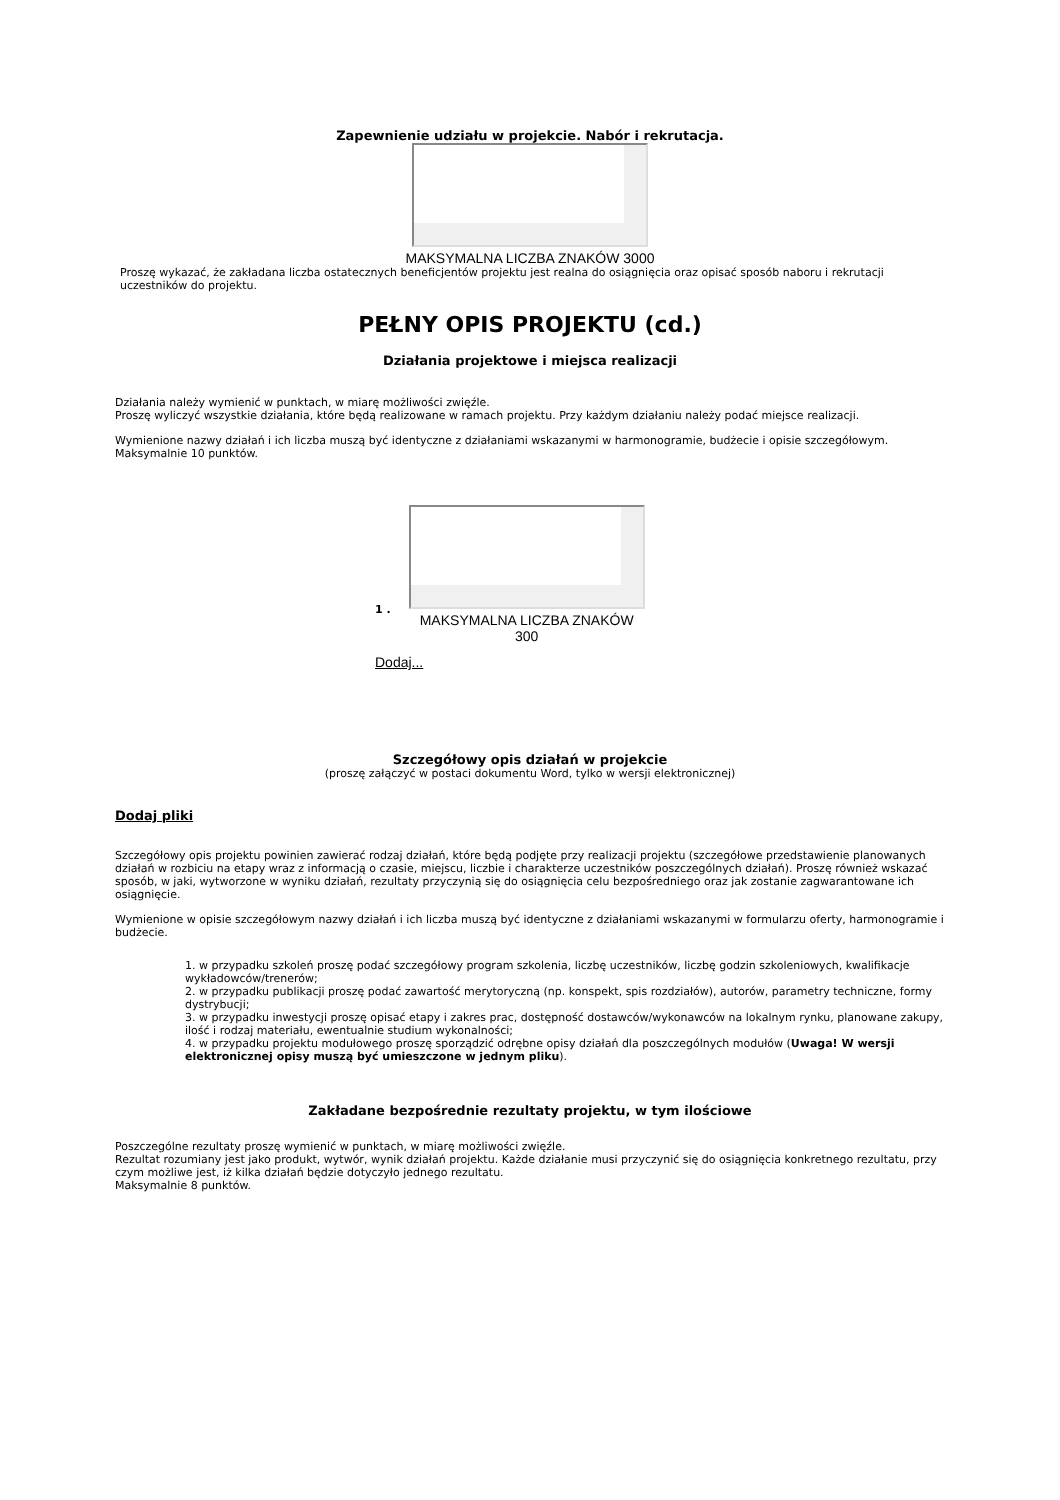Zapewnienie udziału w projekcie. Nabór i rekrutacja.
MAKSYMALNA LICZBA ZNAKÓW 3000
Proszę wykazać, że zakładana liczba ostatecznych beneficjentów projektu jest realna do osiągnięcia oraz opisać sposób naboru i rekrutacji uczestników do projektu.
PEŁNY OPIS PROJEKTU (cd.)
Działania projektowe i miejsca realizacji
Działania należy wymienić w punktach, w miarę możliwości zwięźle.
Proszę wyliczyć wszystkie działania, które będą realizowane w ramach projektu. Przy każdym działaniu należy podać miejsce realizacji.
Wymienione nazwy działań i ich liczba muszą być identyczne z działaniami wskazanymi w harmonogramie, budżecie i opisie szczegółowym.
Maksymalnie 10 punktów.
1 .
MAKSYMALNA LICZBA ZNAKÓW 300
Dodaj...
Szczegółowy opis działań w projekcie
(proszę załączyć w postaci dokumentu Word, tylko w wersji elektronicznej)
Dodaj pliki
Szczegółowy opis projektu powinien zawierać rodzaj działań, które będą podjęte przy realizacji projektu (szczegółowe przedstawienie planowanych działań w rozbiciu na etapy wraz z informacją o czasie, miejscu, liczbie i charakterze uczestników poszczególnych działań). Proszę również wskazać sposób, w jaki, wytworzone w wyniku działań, rezultaty przyczynią się do osiągnięcia celu bezpośredniego oraz jak zostanie zagwarantowane ich osiągnięcie.
Wymienione w opisie szczegółowym nazwy działań i ich liczba muszą być identyczne z działaniami wskazanymi w formularzu oferty, harmonogramie i budżecie.
1. w przypadku szkoleń proszę podać szczegółowy program szkolenia, liczbę uczestników, liczbę godzin szkoleniowych, kwalifikacje wykładowców/trenerów;
2. w przypadku publikacji proszę podać zawartość merytoryczną (np. konspekt, spis rozdziałów), autorów, parametry techniczne, formy dystrybucji;
3. w przypadku inwestycji proszę opisać etapy i zakres prac, dostępność dostawców/wykonawców na lokalnym rynku, planowane zakupy, ilość i rodzaj materiału, ewentualnie studium wykonalności;
4. w przypadku projektu modułowego proszę sporządzić odrębne opisy działań dla poszczególnych modułów (Uwaga! W wersji elektronicznej opisy muszą być umieszczone w jednym pliku).
Zakładane bezpośrednie rezultaty projektu, w tym ilościowe
Poszczególne rezultaty proszę wymienić w punktach, w miarę możliwości zwięźle.
Rezultat rozumiany jest jako produkt, wytwór, wynik działań projektu. Każde działanie musi przyczynić się do osiągnięcia konkretnego rezultatu, przy czym możliwe jest, iż kilka działań będzie dotyczyło jednego rezultatu.
Maksymalnie 8 punktów.